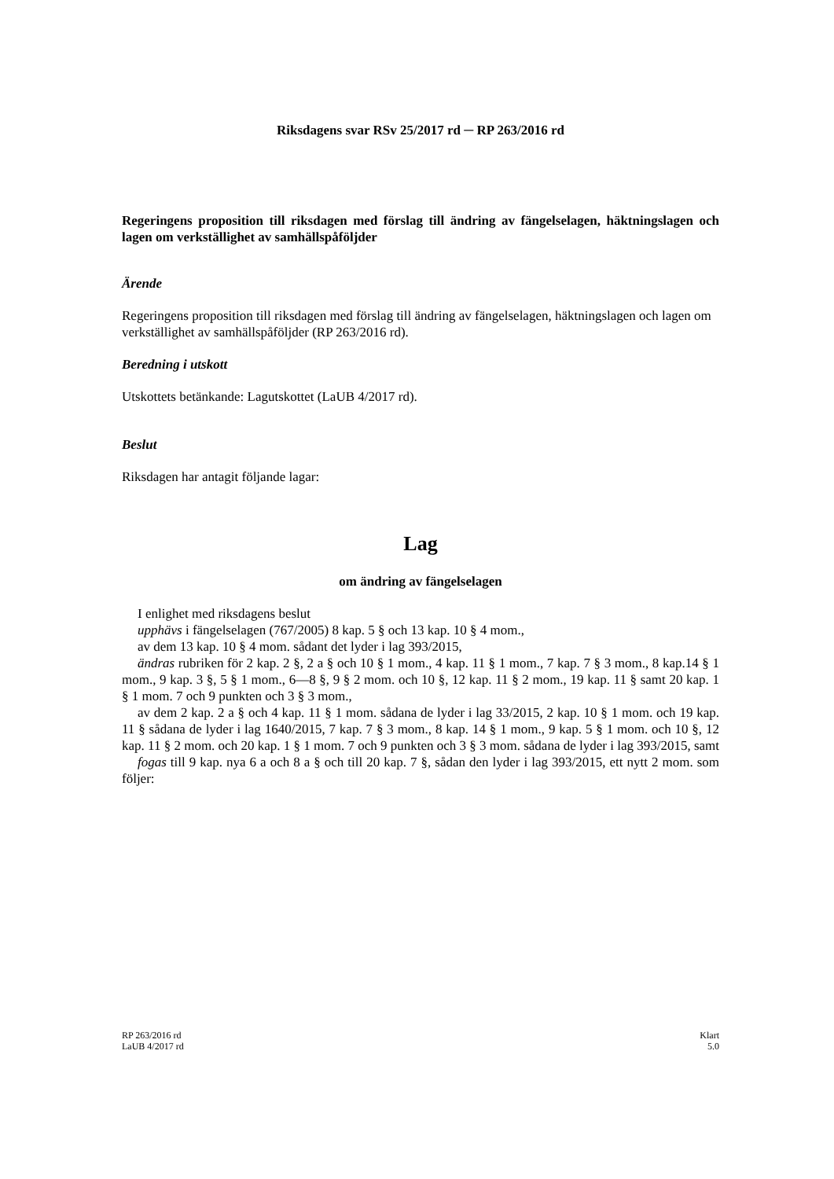Riksdagens svar RSv 25/2017 rd ─ RP 263/2016 rd
Regeringens proposition till riksdagen med förslag till ändring av fängelselagen, häktningslagen och lagen om verkställighet av samhällspåföljder
Ärende
Regeringens proposition till riksdagen med förslag till ändring av fängelselagen, häktningslagen och lagen om verkställighet av samhällspåföljder (RP 263/2016 rd).
Beredning i utskott
Utskottets betänkande: Lagutskottet (LaUB 4/2017 rd).
Beslut
Riksdagen har antagit följande lagar:
Lag
om ändring av fängelselagen
I enlighet med riksdagens beslut
upphävs i fängelselagen (767/2005) 8 kap. 5 § och 13 kap. 10 § 4 mom.,
av dem 13 kap. 10 § 4 mom. sådant det lyder i lag 393/2015,
ändras rubriken för 2 kap. 2 §, 2 a § och 10 § 1 mom., 4 kap. 11 § 1 mom., 7 kap. 7 § 3 mom., 8 kap.14 § 1 mom., 9 kap. 3 §, 5 § 1 mom., 6—8 §, 9 § 2 mom. och 10 §, 12 kap. 11 § 2 mom., 19 kap. 11 § samt 20 kap. 1 § 1 mom. 7 och 9 punkten och 3 § 3 mom.,
av dem 2 kap. 2 a § och 4 kap. 11 § 1 mom. sådana de lyder i lag 33/2015, 2 kap. 10 § 1 mom. och 19 kap. 11 § sådana de lyder i lag 1640/2015, 7 kap. 7 § 3 mom., 8 kap. 14 § 1 mom., 9 kap. 5 § 1 mom. och 10 §, 12 kap. 11 § 2 mom. och 20 kap. 1 § 1 mom. 7 och 9 punkten och 3 § 3 mom. sådana de lyder i lag 393/2015, samt
fogas till 9 kap. nya 6 a och 8 a § och till 20 kap. 7 §, sådan den lyder i lag 393/2015, ett nytt 2 mom. som följer:
RP 263/2016 rd
LaUB 4/2017 rd
Klart
5.0